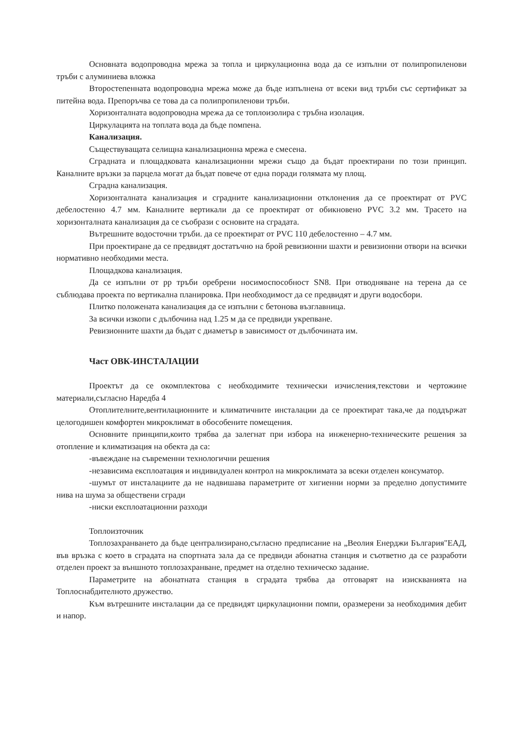Основната водопроводна мрежа за топла и циркулационна вода да се изпълни от полипропиленови тръби с алуминиева вложка
Второстепенната водопроводна мрежа може да бъде изпълнена от всеки вид тръби със сертификат за питейна вода. Препоръчва се това да са полипропиленови тръби.
Хоризонталната водопроводна мрежа да се топлоизолира с тръбна изолация.
Циркулацията на топлата вода да бъде помпена.
Канализация.
Съществуващата селищна канализационна мрежа е смесена.
Сградната и площадковата канализационни мрежи също да бъдат проектирани по този принцип. Каналните връзки за парцела могат да бъдат повече от една поради голямата му площ.
Сградна канализация.
Хоризонталната канализация и сградните канализационни отклонения да се проектират от PVC дебелостенно 4.7 мм. Каналните вертикали да се проектират от обикновено PVC 3.2 мм. Трасето на хоризонталната канализация да се съобрази с основите на сградата.
Вътрешните водосточни тръби. да се проектират от PVC 110 дебелостенно – 4.7 мм.
При проектиране да се предвидят достатъчно на брой ревизионни шахти и ревизионни отвори на всички нормативно необходими места.
Площадкова канализация.
Да се изпълни от pp тръби оребрени носимоспособност SN8. При отводняване на терена да се съблюдава проекта по вертикална планировка. При необходимост да се предвидят и други водосбори.
Плитко положената канализация да се изпълни с бетонова възглавница.
За всички изкопи с дълбочина над 1.25 м да се предвиди укрепване.
Ревизионните шахти да бъдат с диаметър в зависимост от дълбочината им.
Част ОВК-ИНСТАЛАЦИИ
Проектът да се окомплектова с необходимите технически изчисления,текстови и чертожине материали,съгласно Наредба 4
Отоплителните,вентилационните и климатичните инсталации да се проектират така,че да поддържат целогодишен комфортен микроклимат в обособените помещения.
Основните принципи,които трябва да залегнат при избора на инженерно-техническите решения за отопление и климатизация на обекта да са:
-въвеждане на съвременни технологични решения
-независима експлоатация и индивидуален контрол на микроклимата за всеки отделен консуматор.
-шумът от инсталациите да не надвишава параметрите от хигиенни норми за пределно допустимите нива на шума за обществени сгради
-ниски експлоатационни разходи
Топлоизточник
Топлозахранването да бъде централизирано,съгласно предписание на „Веолия Енерджи България"ЕАД, във връзка с което в сградата на спортната зала да се предвиди абонатна станция и съответно да се разработи отделен проект за външното топлозахранване, предмет на отделно техническо задание.
Параметрите на абонатната станция в сградата трябва да отговарят на изискванията на Топлоснабдителното дружество.
Към вътрешните инсталации да се предвидят циркулационни помпи, оразмерени за необходимия дебит и напор.